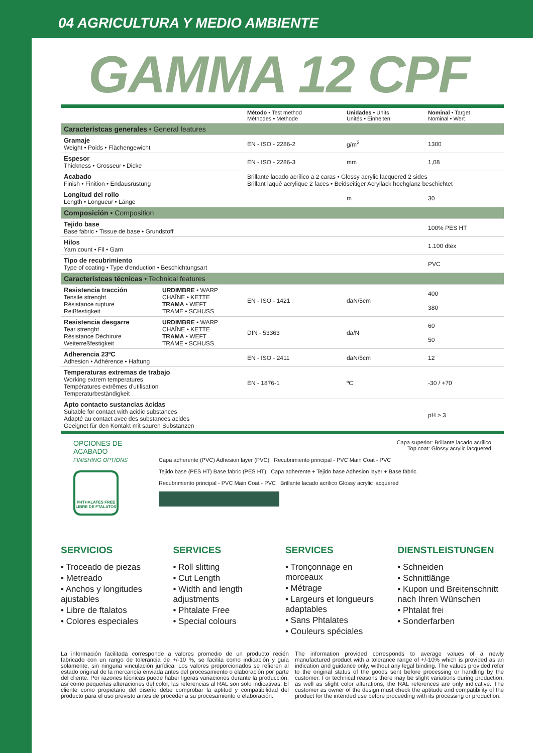04 AGRICULTURA Y MEDIO AMBIENTE
GAMMA 12 CPF
| | | Método • Test method Méthodes • Methode | Unidades • Units Unités • Einheiten | Nominal • Target Nominal • Wert |
| --- | --- | --- | --- | --- |
| Característcas generales • General features | | | | |
| Gramaje Weight • Poids • Flächengewicht | | EN - ISO - 2286-2 | g/m<sup>2</sup> | 1300 |
| Espesor Thickness • Grosseur • Dicke | | EN - ISO - 2286-3 | mm | 1,08 |
| Acabado Finish • Finition • Endausrüstung | | Brillante lacado acrílico a 2 caras • Glossy acrylic lacquered 2 sides Brillant laqué acrylique 2 faces • Beidseitiger Acryllack hochglanz beschichtet | | |
| Longitud del rollo Length • Longueur • Länge | | | m | 30 |
| Composición • Composition | | | | |
| Tejido base Base fabric • Tissue de base • Grundstoff | | | | 100% PES HT |
| Hilos Yarn count • Fil • Garn | | | | 1.100 dtex |
| Tipo de recubrimiento Type of coating • Type d'enduction • Beschichtungsart | | | | PVC |
| Característcas técnicas • Technical features | | | | |
| Resistencia tracción Tensile strenght Résistance rupture Reißfestigkeit | URDIMBRE • WARP CHAÎNE • KETTE TRAMA • WEFT TRAME • SCHUSS | EN - ISO - 1421 | daN/5cm | 400 380 |
| Resistencia desgarre Tear strenght Résistance Déchirure Weiterreßfestigkeit | URDIMBRE • WARP CHAÎNE • KETTE TRAMA • WEFT TRAME • SCHUSS | DIN - 53363 | da/N | 60 50 |
| Adherencia 23ºC Adhesion • Adhérence • Haftung | | EN - ISO - 2411 | daN/5cm | 12 |
| Temperaturas extremas de trabajo Working extrem temperatures Températures extrêmes d'utilisation Temperaturbeständigkeit | | EN - 1876-1 | ºC | -30 / +70 |
| Apto contacto sustancias ácidas Suitable for contact with acidic substances Adapté au contact avec des substances acides Geeignet für den Kontakt mit sauren Substanzen | | | | pH > 3 |
OPCIONES DE ACABADO
FINISHING OPTIONS
PHTHALATES FREE
LIBRE DE FTALATOS
Capa superior: Brillante lacado acrílico
Top coat: Glossy acrylic lacquered
Capa adherente (PVC) Adhesion layer (PVC) Recubrimiento principal - PVC Main Coat - PVC
Tejido base (PES HT) Base fabric (PES HT) Capa adherente + Tejido base Adhesion layer + Base fabric
Recubrimiento principal - PVC Main Coat - PVC Brillante lacado acrílico Glossy acrylic lacquered
SERVICIOS
• Troceado de piezas
• Metreado
• Anchos y longitudes ajustables
• Libre de ftalatos
• Colores especiales
SERVICES
• Roll slitting
• Cut Length
• Width and length adjustments
• Phtalate Free
• Special colours
SERVICES
• Tronçonnage en morceaux
• Métrage
• Largeurs et longueurs adaptables
• Sans Phtalates
• Couleurs spéciales
DIENSTLEISTUNGEN
• Schneiden
• Schnittlänge
• Kupon und Breitenschnitt nach Ihren Wünschen
• Phtalat frei
• Sonderfarben
La información facilitada corresponde a valores promedio de un producto recién fabricado con un rango de tolerancia de +/-10 %, se facilita como indicación y guía solamente, sin ninguna vinculación jurídica. Los valores proporcionados se refieren al estado original de la mercancía enviada antes del procesamiento o elaboración por parte del cliente. Por razones técnicas puede haber ligeras variaciones durante la producción, así como pequeñas alteraciones del color, las referencias al RAL son solo indicativas. El cliente como propietario del diseño debe comprobar la aptitud y compatibilidad del producto para el uso previsto antes de proceder a su procesamiento o elaboración.
The information provided corresponds to average values of a newly manufactured product with a tolerance range of +/-10% which is provided as an indication and guidance only, without any legal binding. The values provided refer to the original status of the goods sent before processing or handling by the customer. For technical reasons there may be slight variations during production, as well as slight color alterations, the RAL references are only indicative. The customer as owner of the design must check the aptitude and compatibility of the product for the intended use before proceeding with its processing or production.